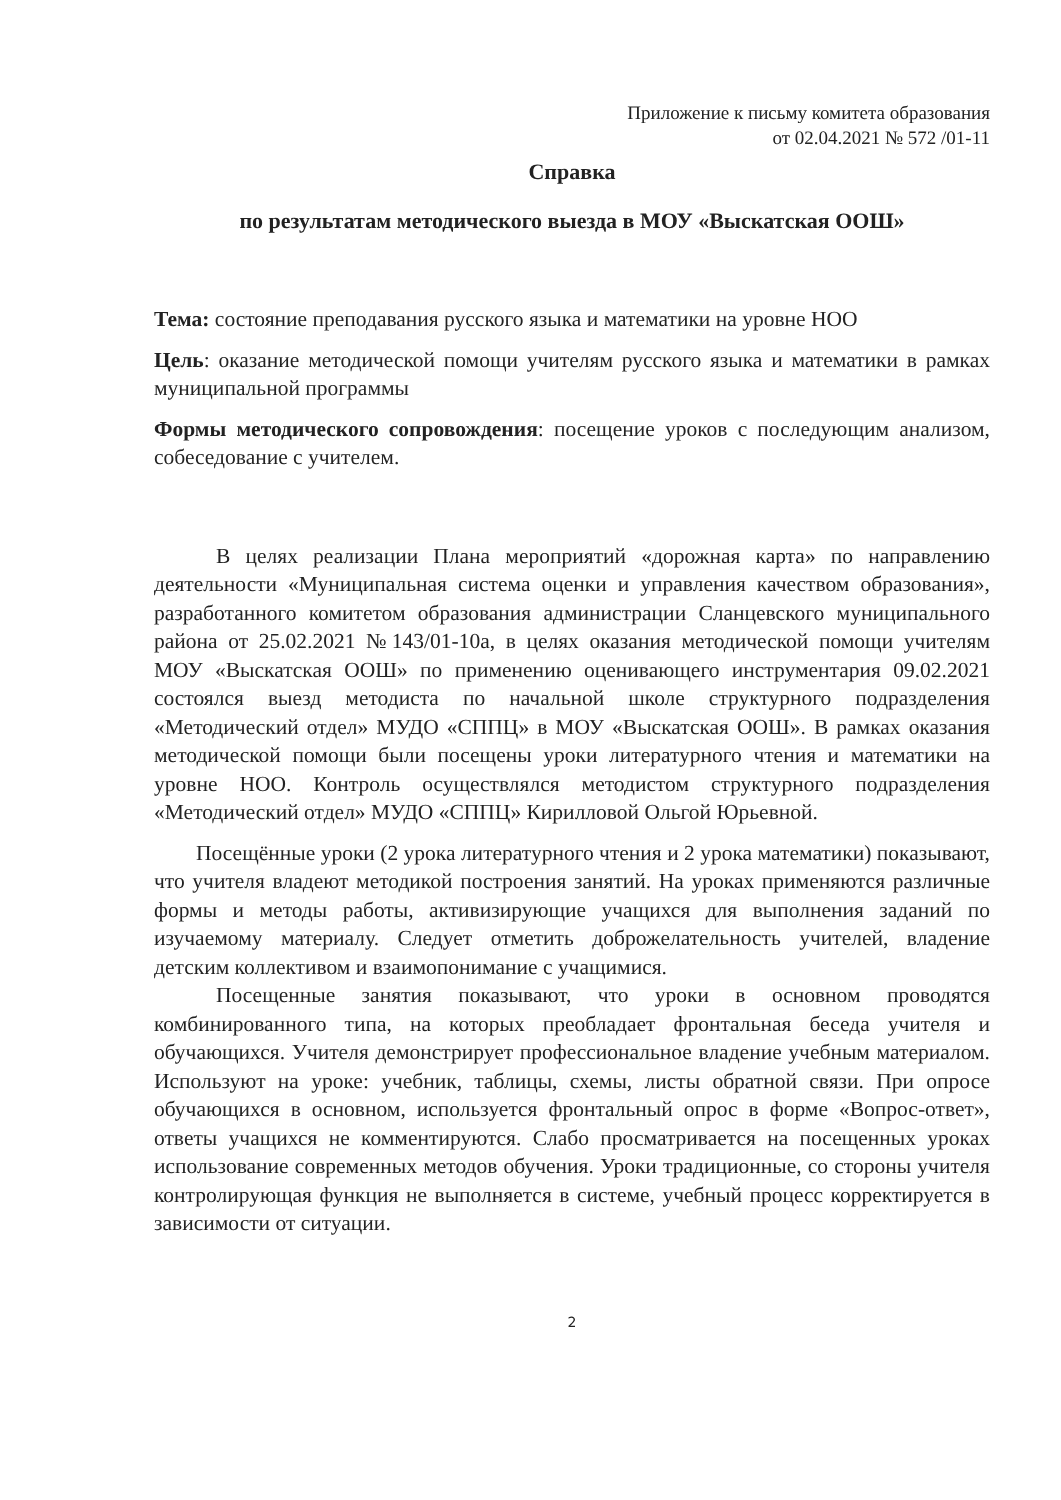Приложение к письму комитета образования
от 02.04.2021 № 572 /01-11
Справка
по результатам методического выезда в МОУ «Выскатская ООШ»
Тема: состояние преподавания русского языка и математики на уровне НОО
Цель: оказание методической помощи учителям русского языка и математики в рамках муниципальной программы
Формы методического сопровождения: посещение уроков с последующим анализом, собеседование с учителем.
В целях реализации Плана мероприятий «дорожная карта» по направлению деятельности «Муниципальная система оценки и управления качеством образования», разработанного комитетом образования администрации Сланцевского муниципального района от 25.02.2021 №143/01-10а, в целях оказания методической помощи учителям МОУ «Выскатская ООШ» по применению оценивающего инструментария 09.02.2021 состоялся выезд методиста по начальной школе структурного подразделения «Методический отдел» МУДО «СППЦ» в МОУ «Выскатская ООШ». В рамках оказания методической помощи были посещены уроки литературного чтения и математики на уровне НОО. Контроль осуществлялся методистом структурного подразделения «Методический отдел» МУДО «СППЦ» Кирилловой Ольгой Юрьевной.
Посещённые уроки (2 урока литературного чтения и 2 урока математики) показывают, что учителя владеют методикой построения занятий. На уроках применяются различные формы и методы работы, активизирующие учащихся для выполнения заданий по изучаемому материалу. Следует отметить доброжелательность учителей, владение детским коллективом и взаимопонимание с учащимися.
Посещенные занятия показывают, что уроки в основном проводятся комбинированного типа, на которых преобладает фронтальная беседа учителя и обучающихся. Учителя демонстрирует профессиональное владение учебным материалом. Используют на уроке: учебник, таблицы, схемы, листы обратной связи. При опросе обучающихся в основном, используется фронтальный опрос в форме «Вопрос-ответ», ответы учащихся не комментируются. Слабо просматривается на посещенных уроках использование современных методов обучения. Уроки традиционные, со стороны учителя контролирующая функция не выполняется в системе, учебный процесс корректируется в зависимости от ситуации.
2